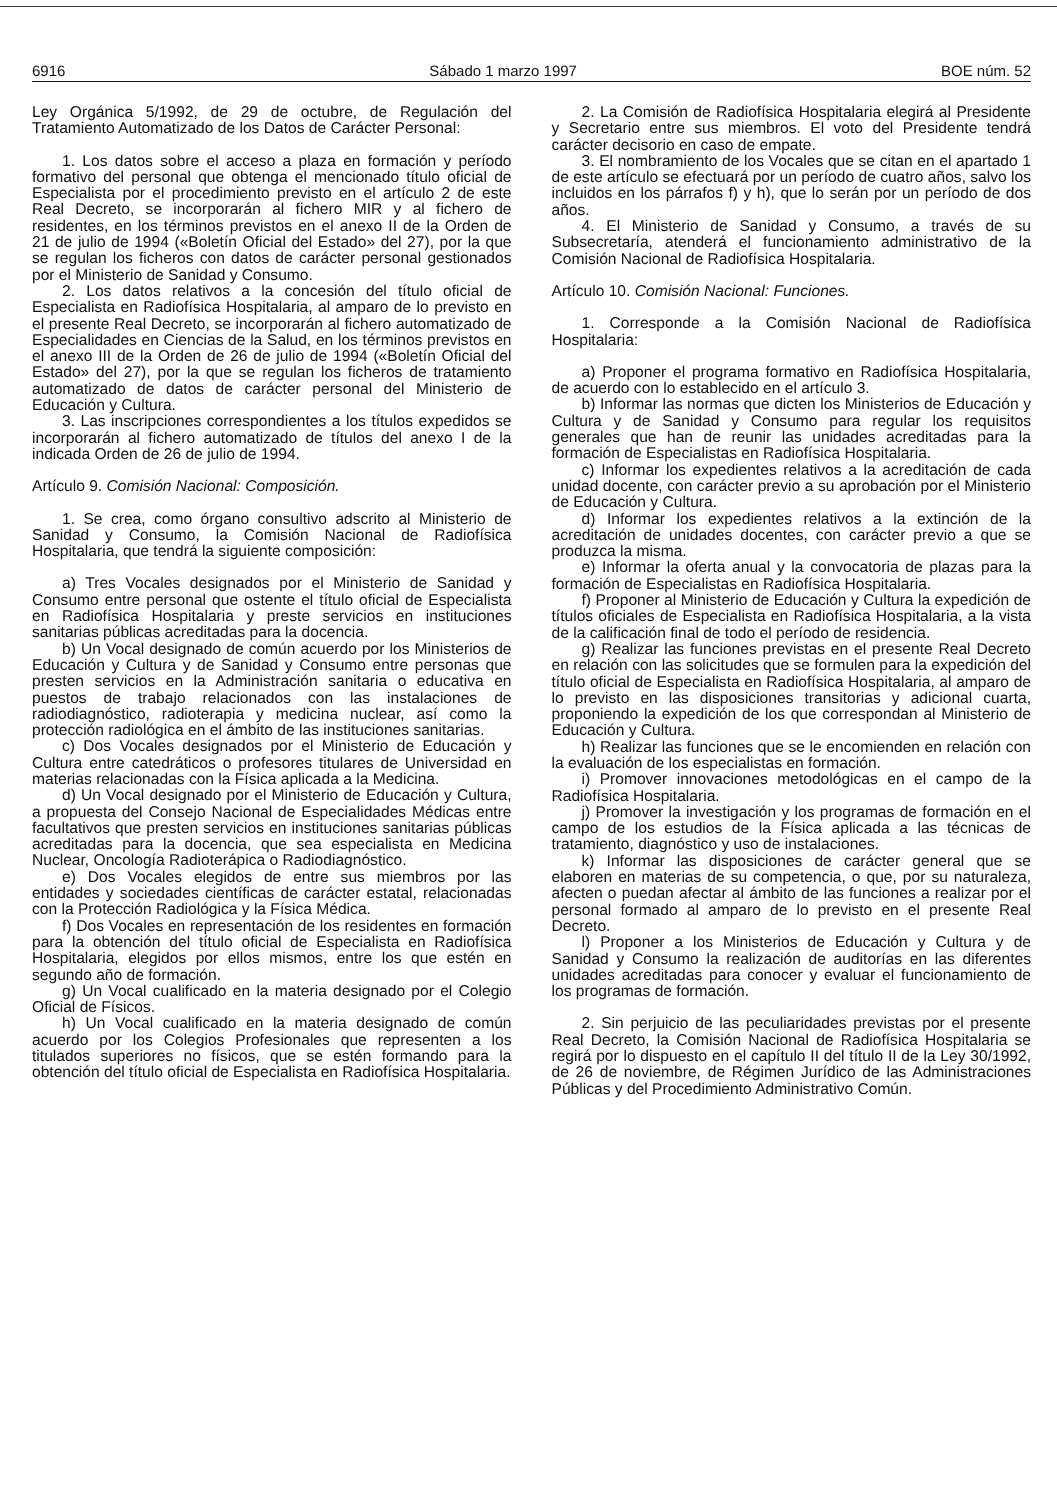6916 Sábado 1 marzo 1997 BOE núm. 52
Ley Orgánica 5/1992, de 29 de octubre, de Regulación del Tratamiento Automatizado de los Datos de Carácter Personal:
1. Los datos sobre el acceso a plaza en formación y período formativo del personal que obtenga el mencionado título oficial de Especialista por el procedimiento previsto en el artículo 2 de este Real Decreto, se incorporarán al fichero MIR y al fichero de residentes, en los términos previstos en el anexo II de la Orden de 21 de julio de 1994 («Boletín Oficial del Estado» del 27), por la que se regulan los ficheros con datos de carácter personal gestionados por el Ministerio de Sanidad y Consumo.
2. Los datos relativos a la concesión del título oficial de Especialista en Radiofísica Hospitalaria, al amparo de lo previsto en el presente Real Decreto, se incorporarán al fichero automatizado de Especialidades en Ciencias de la Salud, en los términos previstos en el anexo III de la Orden de 26 de julio de 1994 («Boletín Oficial del Estado» del 27), por la que se regulan los ficheros de tratamiento automatizado de datos de carácter personal del Ministerio de Educación y Cultura.
3. Las inscripciones correspondientes a los títulos expedidos se incorporarán al fichero automatizado de títulos del anexo I de la indicada Orden de 26 de julio de 1994.
Artículo 9. Comisión Nacional: Composición.
1. Se crea, como órgano consultivo adscrito al Ministerio de Sanidad y Consumo, la Comisión Nacional de Radiofísica Hospitalaria, que tendrá la siguiente composición:
a) Tres Vocales designados por el Ministerio de Sanidad y Consumo entre personal que ostente el título oficial de Especialista en Radiofísica Hospitalaria y preste servicios en instituciones sanitarias públicas acreditadas para la docencia.
b) Un Vocal designado de común acuerdo por los Ministerios de Educación y Cultura y de Sanidad y Consumo entre personas que presten servicios en la Administración sanitaria o educativa en puestos de trabajo relacionados con las instalaciones de radiodiagnóstico, radioterapia y medicina nuclear, así como la protección radiológica en el ámbito de las instituciones sanitarias.
c) Dos Vocales designados por el Ministerio de Educación y Cultura entre catedráticos o profesores titulares de Universidad en materias relacionadas con la Física aplicada a la Medicina.
d) Un Vocal designado por el Ministerio de Educación y Cultura, a propuesta del Consejo Nacional de Especialidades Médicas entre facultativos que presten servicios en instituciones sanitarias públicas acreditadas para la docencia, que sea especialista en Medicina Nuclear, Oncología Radioterápica o Radiodiagnóstico.
e) Dos Vocales elegidos de entre sus miembros por las entidades y sociedades científicas de carácter estatal, relacionadas con la Protección Radiológica y la Física Médica.
f) Dos Vocales en representación de los residentes en formación para la obtención del título oficial de Especialista en Radiofísica Hospitalaria, elegidos por ellos mismos, entre los que estén en segundo año de formación.
g) Un Vocal cualificado en la materia designado por el Colegio Oficial de Físicos.
h) Un Vocal cualificado en la materia designado de común acuerdo por los Colegios Profesionales que representen a los titulados superiores no físicos, que se estén formando para la obtención del título oficial de Especialista en Radiofísica Hospitalaria.
2. La Comisión de Radiofísica Hospitalaria elegirá al Presidente y Secretario entre sus miembros. El voto del Presidente tendrá carácter decisorio en caso de empate.
3. El nombramiento de los Vocales que se citan en el apartado 1 de este artículo se efectuará por un período de cuatro años, salvo los incluidos en los párrafos f) y h), que lo serán por un período de dos años.
4. El Ministerio de Sanidad y Consumo, a través de su Subsecretaría, atenderá el funcionamiento administrativo de la Comisión Nacional de Radiofísica Hospitalaria.
Artículo 10. Comisión Nacional: Funciones.
1. Corresponde a la Comisión Nacional de Radiofísica Hospitalaria:
a) Proponer el programa formativo en Radiofísica Hospitalaria, de acuerdo con lo establecido en el artículo 3.
b) Informar las normas que dicten los Ministerios de Educación y Cultura y de Sanidad y Consumo para regular los requisitos generales que han de reunir las unidades acreditadas para la formación de Especialistas en Radiofísica Hospitalaria.
c) Informar los expedientes relativos a la acreditación de cada unidad docente, con carácter previo a su aprobación por el Ministerio de Educación y Cultura.
d) Informar los expedientes relativos a la extinción de la acreditación de unidades docentes, con carácter previo a que se produzca la misma.
e) Informar la oferta anual y la convocatoria de plazas para la formación de Especialistas en Radiofísica Hospitalaria.
f) Proponer al Ministerio de Educación y Cultura la expedición de títulos oficiales de Especialista en Radiofísica Hospitalaria, a la vista de la calificación final de todo el período de residencia.
g) Realizar las funciones previstas en el presente Real Decreto en relación con las solicitudes que se formulen para la expedición del título oficial de Especialista en Radiofísica Hospitalaria, al amparo de lo previsto en las disposiciones transitorias y adicional cuarta, proponiendo la expedición de los que correspondan al Ministerio de Educación y Cultura.
h) Realizar las funciones que se le encomienden en relación con la evaluación de los especialistas en formación.
i) Promover innovaciones metodológicas en el campo de la Radiofísica Hospitalaria.
j) Promover la investigación y los programas de formación en el campo de los estudios de la Física aplicada a las técnicas de tratamiento, diagnóstico y uso de instalaciones.
k) Informar las disposiciones de carácter general que se elaboren en materias de su competencia, o que, por su naturaleza, afecten o puedan afectar al ámbito de las funciones a realizar por el personal formado al amparo de lo previsto en el presente Real Decreto.
l) Proponer a los Ministerios de Educación y Cultura y de Sanidad y Consumo la realización de auditorías en las diferentes unidades acreditadas para conocer y evaluar el funcionamiento de los programas de formación.
2. Sin perjuicio de las peculiaridades previstas por el presente Real Decreto, la Comisión Nacional de Radiofísica Hospitalaria se regirá por lo dispuesto en el capítulo II del título II de la Ley 30/1992, de 26 de noviembre, de Régimen Jurídico de las Administraciones Públicas y del Procedimiento Administrativo Común.